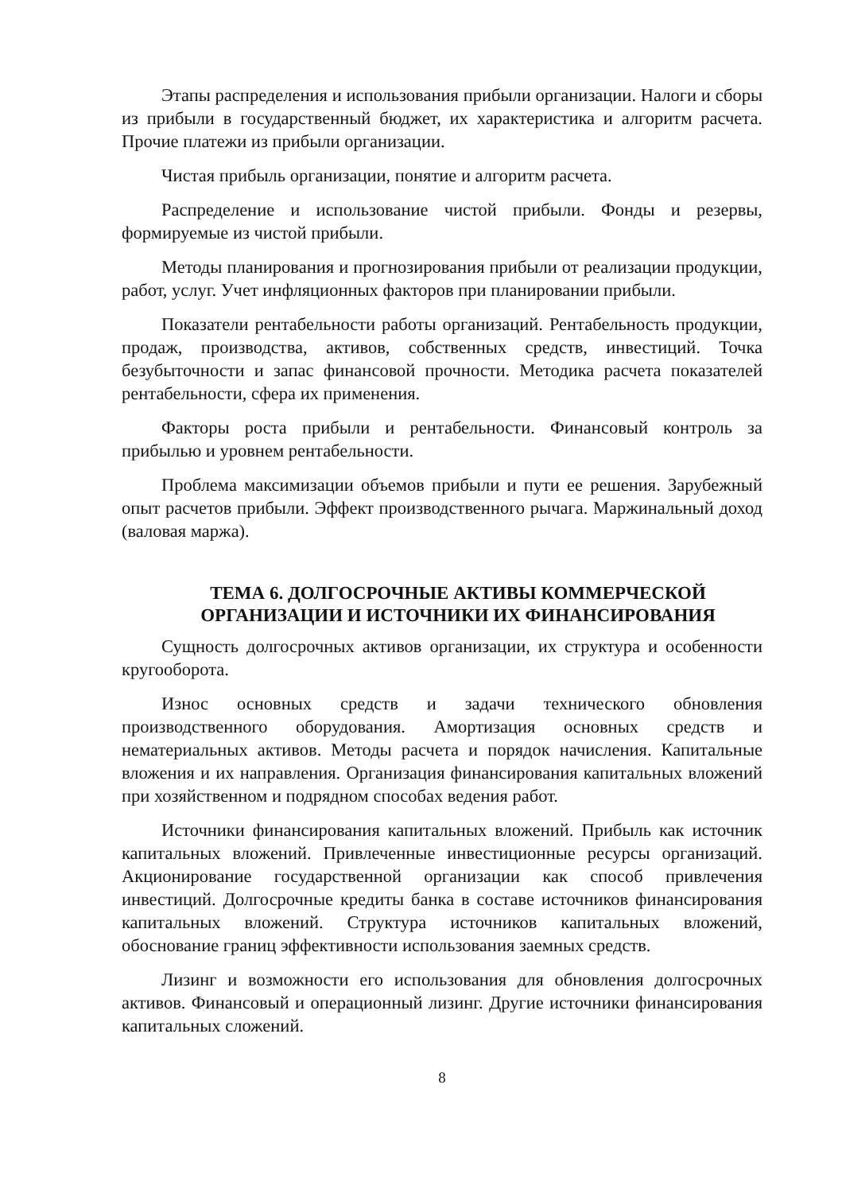Этапы распределения и использования прибыли организации. Налоги и сборы из прибыли в государственный бюджет, их характеристика и алгоритм расчета. Прочие платежи из прибыли организации.
Чистая прибыль организации, понятие и алгоритм расчета.
Распределение и использование чистой прибыли. Фонды и резервы, формируемые из чистой прибыли.
Методы планирования и прогнозирования прибыли от реализации продукции, работ, услуг. Учет инфляционных факторов при планировании прибыли.
Показатели рентабельности работы организаций. Рентабельность продукции, продаж, производства, активов, собственных средств, инвестиций. Точка безубыточности и запас финансовой прочности. Методика расчета показателей рентабельности, сфера их применения.
Факторы роста прибыли и рентабельности. Финансовый контроль за прибылью и уровнем рентабельности.
Проблема максимизации объемов прибыли и пути ее решения. Зарубежный опыт расчетов прибыли. Эффект производственного рычага. Маржинальный доход (валовая маржа).
ТЕМА 6. ДОЛГОСРОЧНЫЕ АКТИВЫ КОММЕРЧЕСКОЙ ОРГАНИЗАЦИИ И ИСТОЧНИКИ ИХ ФИНАНСИРОВАНИЯ
Сущность долгосрочных активов организации, их структура и особенности кругооборота.
Износ основных средств и задачи технического обновления производственного оборудования. Амортизация основных средств и нематериальных активов. Методы расчета и порядок начисления. Капитальные вложения и их направления. Организация финансирования капитальных вложений при хозяйственном и подрядном способах ведения работ.
Источники финансирования капитальных вложений. Прибыль как источник капитальных вложений. Привлеченные инвестиционные ресурсы организаций. Акционирование государственной организации как способ привлечения инвестиций. Долгосрочные кредиты банка в составе источников финансирования капитальных вложений. Структура источников капитальных вложений, обоснование границ эффективности использования заемных средств.
Лизинг и возможности его использования для обновления долгосрочных активов. Финансовый и операционный лизинг. Другие источники финансирования капитальных сложений.
8